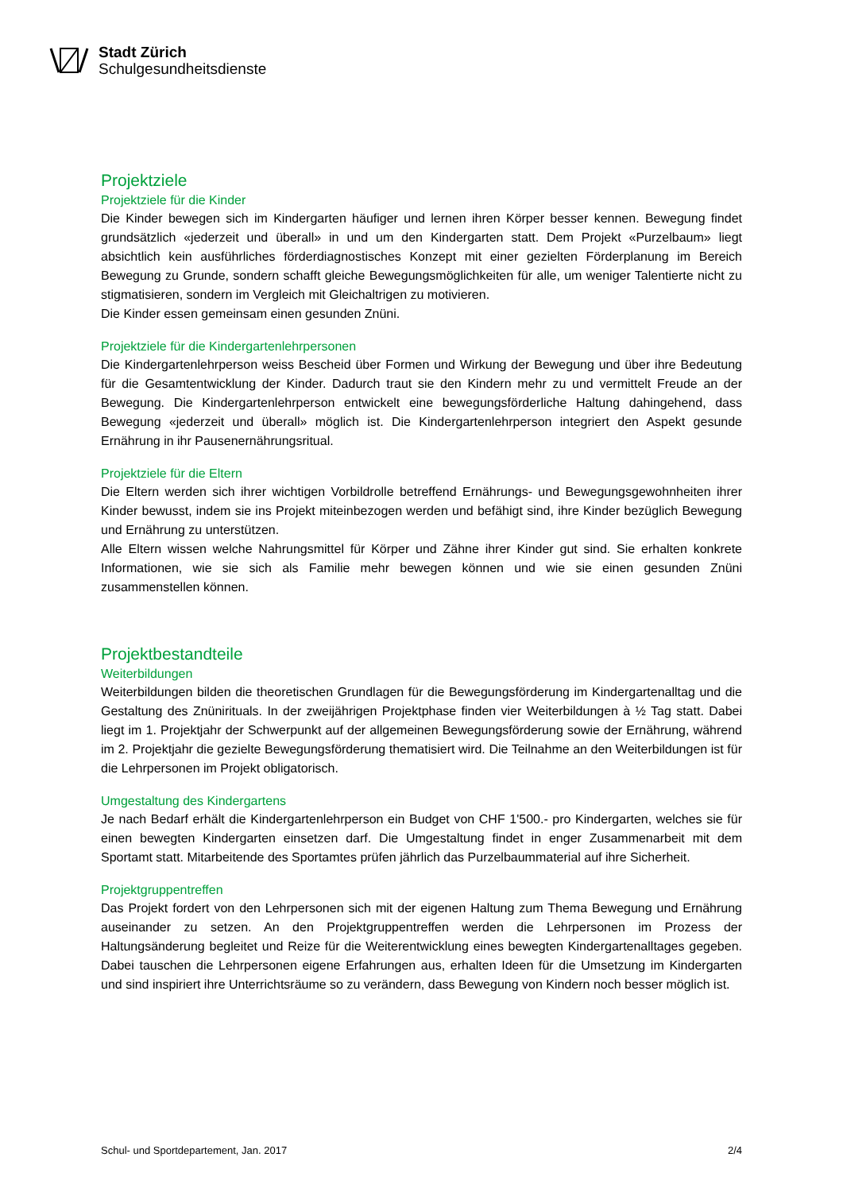Stadt Zürich
Schulgesundheitsdienste
Projektziele
Projektziele für die Kinder
Die Kinder bewegen sich im Kindergarten häufiger und lernen ihren Körper besser kennen. Bewegung findet grundsätzlich «jederzeit und überall» in und um den Kindergarten statt. Dem Projekt «Purzelbaum» liegt absichtlich kein ausführliches förderdiagnostisches Konzept mit einer gezielten Förderplanung im Bereich Bewegung zu Grunde, sondern schafft gleiche Bewegungsmöglichkeiten für alle, um weniger Talentierte nicht zu stigmatisieren, sondern im Vergleich mit Gleichaltrigen zu motivieren.
Die Kinder essen gemeinsam einen gesunden Znüni.
Projektziele für die Kindergartenlehrpersonen
Die Kindergartenlehrperson weiss Bescheid über Formen und Wirkung der Bewegung und über ihre Bedeutung für die Gesamtentwicklung der Kinder. Dadurch traut sie den Kindern mehr zu und vermittelt Freude an der Bewegung. Die Kindergartenlehrperson entwickelt eine bewegungsförderliche Haltung dahingehend, dass Bewegung «jederzeit und überall» möglich ist. Die Kindergartenlehrperson integriert den Aspekt gesunde Ernährung in ihr Pausenernährungsritual.
Projektziele für die Eltern
Die Eltern werden sich ihrer wichtigen Vorbildrolle betreffend Ernährungs- und Bewegungsgewohnheiten ihrer Kinder bewusst, indem sie ins Projekt miteinbezogen werden und befähigt sind, ihre Kinder bezüglich Bewegung und Ernährung zu unterstützen.
Alle Eltern wissen welche Nahrungsmittel für Körper und Zähne ihrer Kinder gut sind. Sie erhalten konkrete Informationen, wie sie sich als Familie mehr bewegen können und wie sie einen gesunden Znüni zusammenstellen können.
Projektbestandteile
Weiterbildungen
Weiterbildungen bilden die theoretischen Grundlagen für die Bewegungsförderung im Kindergartenalltag und die Gestaltung des Znünirituals. In der zweijährigen Projektphase finden vier Weiterbildungen à ½ Tag statt. Dabei liegt im 1. Projektjahr der Schwerpunkt auf der allgemeinen Bewegungsförderung sowie der Ernährung, während im 2. Projektjahr die gezielte Bewegungsförderung thematisiert wird. Die Teilnahme an den Weiterbildungen ist für die Lehrpersonen im Projekt obligatorisch.
Umgestaltung des Kindergartens
Je nach Bedarf erhält die Kindergartenlehrperson ein Budget von CHF 1'500.- pro Kindergarten, welches sie für einen bewegten Kindergarten einsetzen darf. Die Umgestaltung findet in enger Zusammenarbeit mit dem Sportamt statt. Mitarbeitende des Sportamtes prüfen jährlich das Purzelbaummaterial auf ihre Sicherheit.
Projektgruppentreffen
Das Projekt fordert von den Lehrpersonen sich mit der eigenen Haltung zum Thema Bewegung und Ernährung auseinander zu setzen. An den Projektgruppentreffen werden die Lehrpersonen im Prozess der Haltungsänderung begleitet und Reize für die Weiterentwicklung eines bewegten Kindergartenalltages gegeben. Dabei tauschen die Lehrpersonen eigene Erfahrungen aus, erhalten Ideen für die Umsetzung im Kindergarten und sind inspiriert ihre Unterrichtsräume so zu verändern, dass Bewegung von Kindern noch besser möglich ist.
Schul- und Sportdepartement, Jan. 2017 2/4